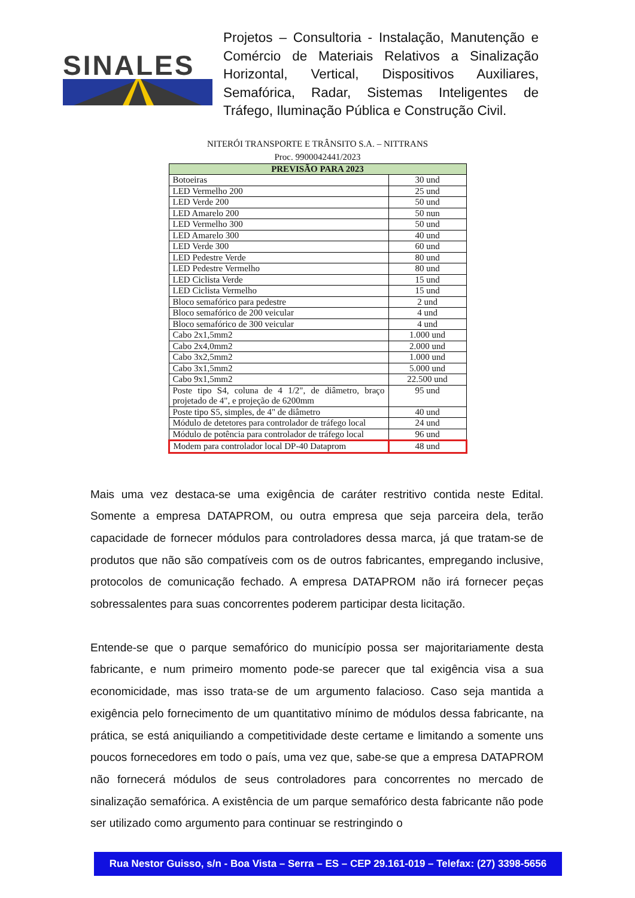SINALES
Projetos – Consultoria - Instalação, Manutenção e Comércio de Materiais Relativos a Sinalização Horizontal, Vertical, Dispositivos Auxiliares, Semafórica, Radar, Sistemas Inteligentes de Tráfego, Iluminação Pública e Construção Civil.
NITERÓI TRANSPORTE E TRÂNSITO S.A. – NITTRANS
Proc. 9900042441/2023
| PREVISÃO PARA 2023 | |
| --- | --- |
| Botoeiras | 30 und |
| LED Vermelho 200 | 25 und |
| LED Verde 200 | 50 und |
| LED Amarelo 200 | 50 nun |
| LED Vermelho 300 | 50 und |
| LED Amarelo 300 | 40 und |
| LED Verde 300 | 60 und |
| LED Pedestre Verde | 80 und |
| LED Pedestre Vermelho | 80 und |
| LED Ciclista Verde | 15 und |
| LED Ciclista Vermelho | 15 und |
| Bloco semafórico para pedestre | 2 und |
| Bloco semafórico de 200 veicular | 4 und |
| Bloco semafórico de 300 veicular | 4 und |
| Cabo 2x1,5mm2 | 1.000 und |
| Cabo 2x4,0mm2 | 2.000 und |
| Cabo 3x2,5mm2 | 1.000 und |
| Cabo 3x1,5mm2 | 5.000 und |
| Cabo 9x1,5mm2 | 22.500 und |
| Poste tipo S4, coluna de 4 1/2", de diâmetro, braço projetado de 4", e projeção de 6200mm | 95 und |
| Poste tipo S5, simples, de 4" de diâmetro | 40 und |
| Módulo de detetores para controlador de tráfego local | 24 und |
| Módulo de potência para controlador de tráfego local | 96 und |
| Modem para controlador local DP-40 Dataprom | 48 und |
Mais uma vez destaca-se uma exigência de caráter restritivo contida neste Edital. Somente a empresa DATAPROM, ou outra empresa que seja parceira dela, terão capacidade de fornecer módulos para controladores dessa marca, já que tratam-se de produtos que não são compatíveis com os de outros fabricantes, empregando inclusive, protocolos de comunicação fechado. A empresa DATAPROM não irá fornecer peças sobressalentes para suas concorrentes poderem participar desta licitação.
Entende-se que o parque semafórico do município possa ser majoritariamente desta fabricante, e num primeiro momento pode-se parecer que tal exigência visa a sua economicidade, mas isso trata-se de um argumento falacioso. Caso seja mantida a exigência pelo fornecimento de um quantitativo mínimo de módulos dessa fabricante, na prática, se está aniquiliando a competitividade deste certame e limitando a somente uns poucos fornecedores em todo o país, uma vez que, sabe-se que a empresa DATAPROM não fornecerá módulos de seus controladores para concorrentes no mercado de sinalização semafórica. A existência de um parque semafórico desta fabricante não pode ser utilizado como argumento para continuar se restringindo o
Rua Nestor Guisso, s/n - Boa Vista – Serra – ES – CEP 29.161-019 – Telefax: (27) 3398-5656